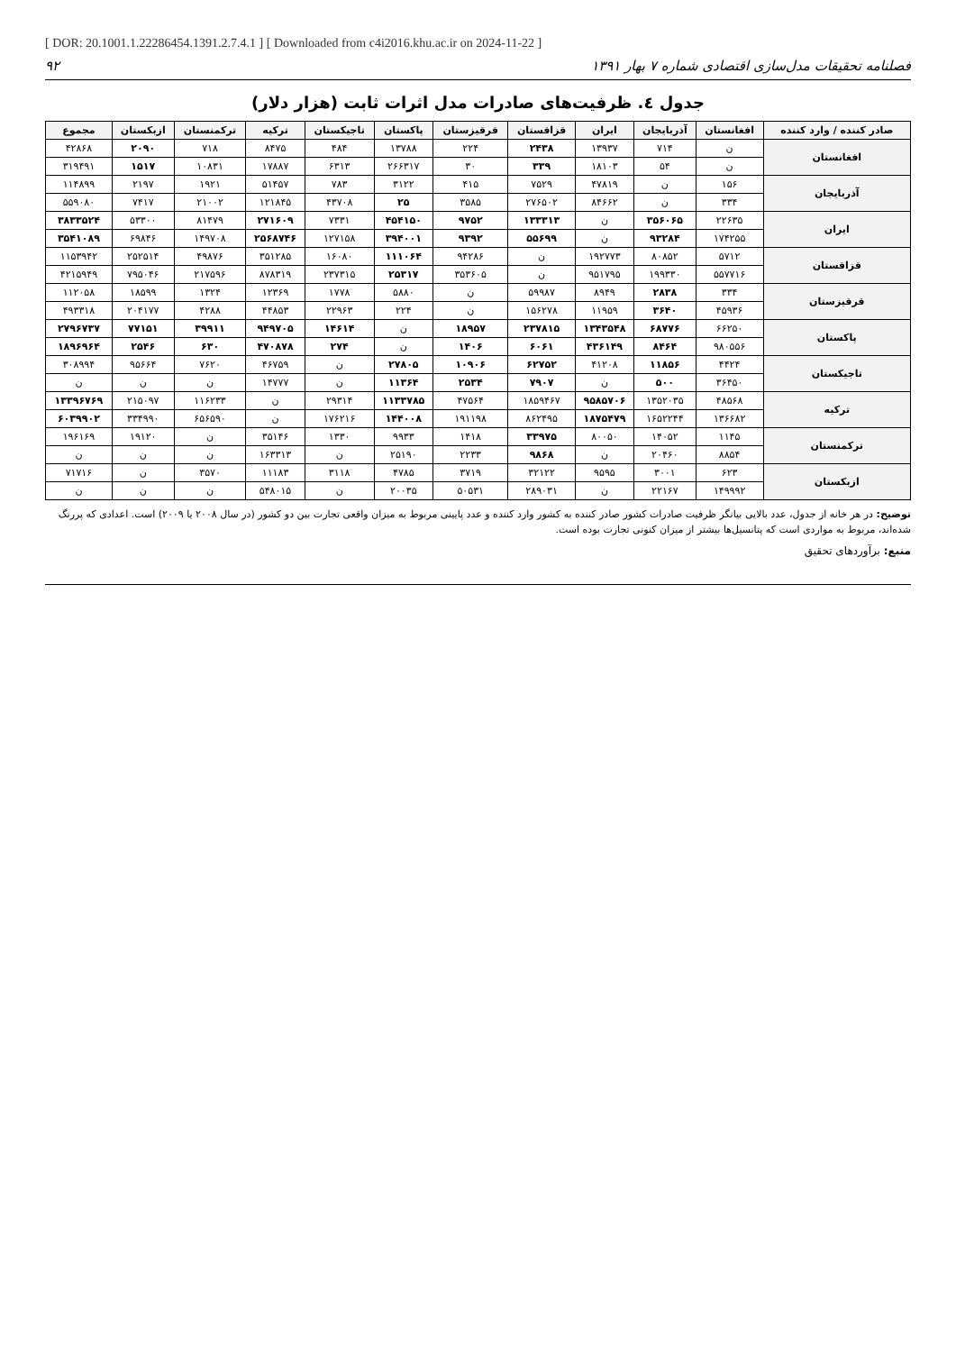[ DOR: 20.1001.1.22286454.1391.2.7.4.1 ] [ Downloaded from c4i2016.khu.ac.ir on 2024-11-22 ]
فصلنامه تحقیقات مدل‌سازی اقتصادی شماره ۷ بهار ۱۳۹۱ ۹۲
جدول ٤. ظرفیت‌های صادرات مدل اثرات ثابت (هزار دلار)
| صادر کننده / وارد کننده | افغانستان | آذربایجان | ایران | قزاقستان | قرقیزستان | پاکستان | تاجیکستان | ترکیه | ترکمنستان | ازبکستان | مجموع |
| --- | --- | --- | --- | --- | --- | --- | --- | --- | --- | --- | --- |
| افغانستان | ن | ۷۱۴ | ۱۳۹۳۷ | ۲۴۳۸ | ۲۲۴ | ۱۳۷۸۸ | ۴۸۴ | ۸۴۷۵ | ۷۱۸ | ۲۰۹۰ | ۴۲۸۶۸ |
| | ن | ۵۴ | ۱۸۱۰۳ | ۳۳۹ | ۳۰ | ۲۶۶۳۱۷ | ۶۳۱۳ | ۱۷۸۸۷ | ۱۰۸۳۱ | ۱۵۱۷ | ۳۱۹۴۹۱ |
| آذربایجان | ۱۵۶ | ن | ۴۷۸۱۹ | ۷۵۲۹ | ۴۱۵ | ۳۱۲۲ | ۷۸۳ | ۵۱۴۵۷ | ۱۹۲۱ | ۲۱۹۷ | ۱۱۴۸۹۹ |
| | ۳۳۴ | ن | ۸۴۶۶۲ | ۲۷۶۵۰۲ | ۳۵۸۵ | ۲۵ | ۴۳۷۰۸ | ۱۲۱۸۴۵ | ۲۱۰۰۲ | ۷۴۱۷ | ۵۵۹۰۸۰ |
| ایران | ۲۲۶۳۵ | ۳۵۶۰۶۵ | ن | ۱۳۳۳۱۳ | ۹۷۵۲ | ۴۵۴۱۵۰ | ۷۳۳۱ | ۲۷۱۶۰۹ | ۸۱۴۷۹ | ۵۳۳۰۰ | ۳۸۳۳۵۲۴ |
| | ۱۷۴۲۵۵ | ۹۳۲۸۴ | ن | ۵۵۶۹۹ | ۹۳۹۲ | ۳۹۴۰۰۱ | ۱۲۷۱۵۸ | ۲۵۶۸۷۴۶ | ۱۴۹۷۰۸ | ۶۹۸۴۶ | ۳۵۴۱۰۸۹ |
| قزاقستان | ۵۷۱۲ | ۸۰۸۵۲ | ۱۹۲۷۷۳ | ن | ۹۴۲۸۶ | ۱۱۱۰۶۴ | ۱۶۰۸۰ | ۳۵۱۲۸۵ | ۴۹۸۷۶ | ۲۵۲۵۱۴ | ۱۱۵۳۹۴۲ |
| | ۵۵۷۷۱۶ | ۱۹۹۳۳۰ | ۹۵۱۷۹۵ | ن | ۳۵۳۶۰۵ | ۲۵۳۱۷ | ۲۳۷۳۱۵ | ۸۷۸۳۱۹ | ۲۱۷۵۹۶ | ۷۹۵۰۴۶ | ۴۲۱۵۹۴۹ |
| قرقیزستان | ۳۳۴ | ۲۸۳۸ | ۸۹۴۹ | ۵۹۹۸۷ | ن | ۵۸۸۰ | ۱۷۷۸ | ۱۲۳۶۹ | ۱۳۲۴ | ۱۸۵۹۹ | ۱۱۲۰۵۸ |
| | ۴۵۹۳۶ | ۳۶۴۰ | ۱۱۹۵۹ | ۱۵۶۲۷۸ | ن | ۲۲۴ | ۲۲۹۶۳ | ۴۴۸۵۳ | ۴۲۸۸ | ۲۰۴۱۷۷ | ۴۹۳۳۱۸ |
| پاکستان | ۶۶۲۵۰ | ۶۸۷۷۶ | ۱۳۴۳۵۴۸ | ۲۳۷۸۱۵ | ۱۸۹۵۷ | ن | ۱۴۶۱۴ | ۹۴۹۷۰۵ | ۳۹۹۱۱ | ۷۷۱۵۱ | ۲۷۹۶۷۳۷ |
| | ۹۸۰۵۵۶ | ۸۴۶۴ | ۴۳۶۱۴۹ | ۶۰۶۱ | ۱۴۰۶ | ن | ۲۷۴ | ۴۷۰۸۷۸ | ۶۳۰ | ۲۵۴۶ | ۱۸۹۶۹۶۴ |
| تاجیکستان | ۴۴۲۴ | ۱۱۸۵۶ | ۴۱۲۰۸ | ۶۲۷۵۲ | ۱۰۹۰۶ | ۲۷۸۰۵ | ن | ۴۶۷۵۹ | ۷۶۲۰ | ۹۵۶۶۴ | ۳۰۸۹۹۴ |
| | ۳۶۴۵۰ | ۵۰۰ | ن | ۷۹۰۷ | ۲۵۳۴ | ۱۱۳۶۴ | ن | ۱۴۷۷۷ | ن | ن | ن |
| ترکیه | ۴۸۵۶۸ | ۱۳۵۲۰۳۵ | ۹۵۸۵۷۰۶ | ۱۸۵۹۴۶۷ | ۴۷۵۶۴ | ۱۱۳۳۷۸۵ | ۲۹۳۱۴ | ن | ۱۱۶۲۳۳ | ۲۱۵۰۹۷ | ۱۳۳۹۶۷۶۹ |
| | ۱۳۶۶۸۲ | ۱۶۵۲۲۴۴ | ۱۸۷۵۴۷۹ | ۸۶۲۴۹۵ | ۱۹۱۱۹۸ | ۱۴۴۰۰۸ | ۱۷۶۲۱۶ | ن | ۶۵۶۵۹۰ | ۳۳۴۹۹۰ | ۶۰۳۹۹۰۲ |
| ترکمنستان | ۱۱۴۵ | ۱۴۰۵۲ | ۸۰۰۵۰ | ۳۳۹۷۵ | ۱۴۱۸ | ۹۹۳۳ | ۱۳۳۰ | ۳۵۱۴۶ | ن | ۱۹۱۲۰ | ۱۹۶۱۶۹ |
| | ۸۸۵۴ | ۲۰۴۶۰ | ن | ۹۸۶۸ | ۲۲۳۳ | ۲۵۱۹۰ | ن | ۱۶۳۳۱۳ | ن | ن | ن |
| ازبکستان | ۶۲۳ | ۳۰۰۱ | ۹۵۹۵ | ۳۲۱۲۲ | ۳۷۱۹ | ۴۷۸۵ | ۳۱۱۸ | ۱۱۱۸۳ | ۳۵۷۰ | ن | ۷۱۷۱۶ |
| | ۱۴۹۹۹۲ | ۲۲۱۶۷ | ن | ۲۸۹۰۳۱ | ۵۰۵۳۱ | ۲۰۰۳۵ | ن | ۵۴۸۰۱۵ | ن | ن | ن |
توضیح: در هر خانه از جدول، عدد بالایی بیانگر ظرفیت صادرات کشور صادر کننده به کشور وارد کننده و عدد پایینی مربوط به میزان واقعی تجارت بین دو کشور (در سال ۲۰۰۸ یا ۲۰۰۹) است. اعدادی که پررنگ شده‌اند، مربوط به مواردی است که پتانسیل‌ها بیشتر از میزان کنونی تجارت بوده است.
منبع: برآوردهای تحقیق